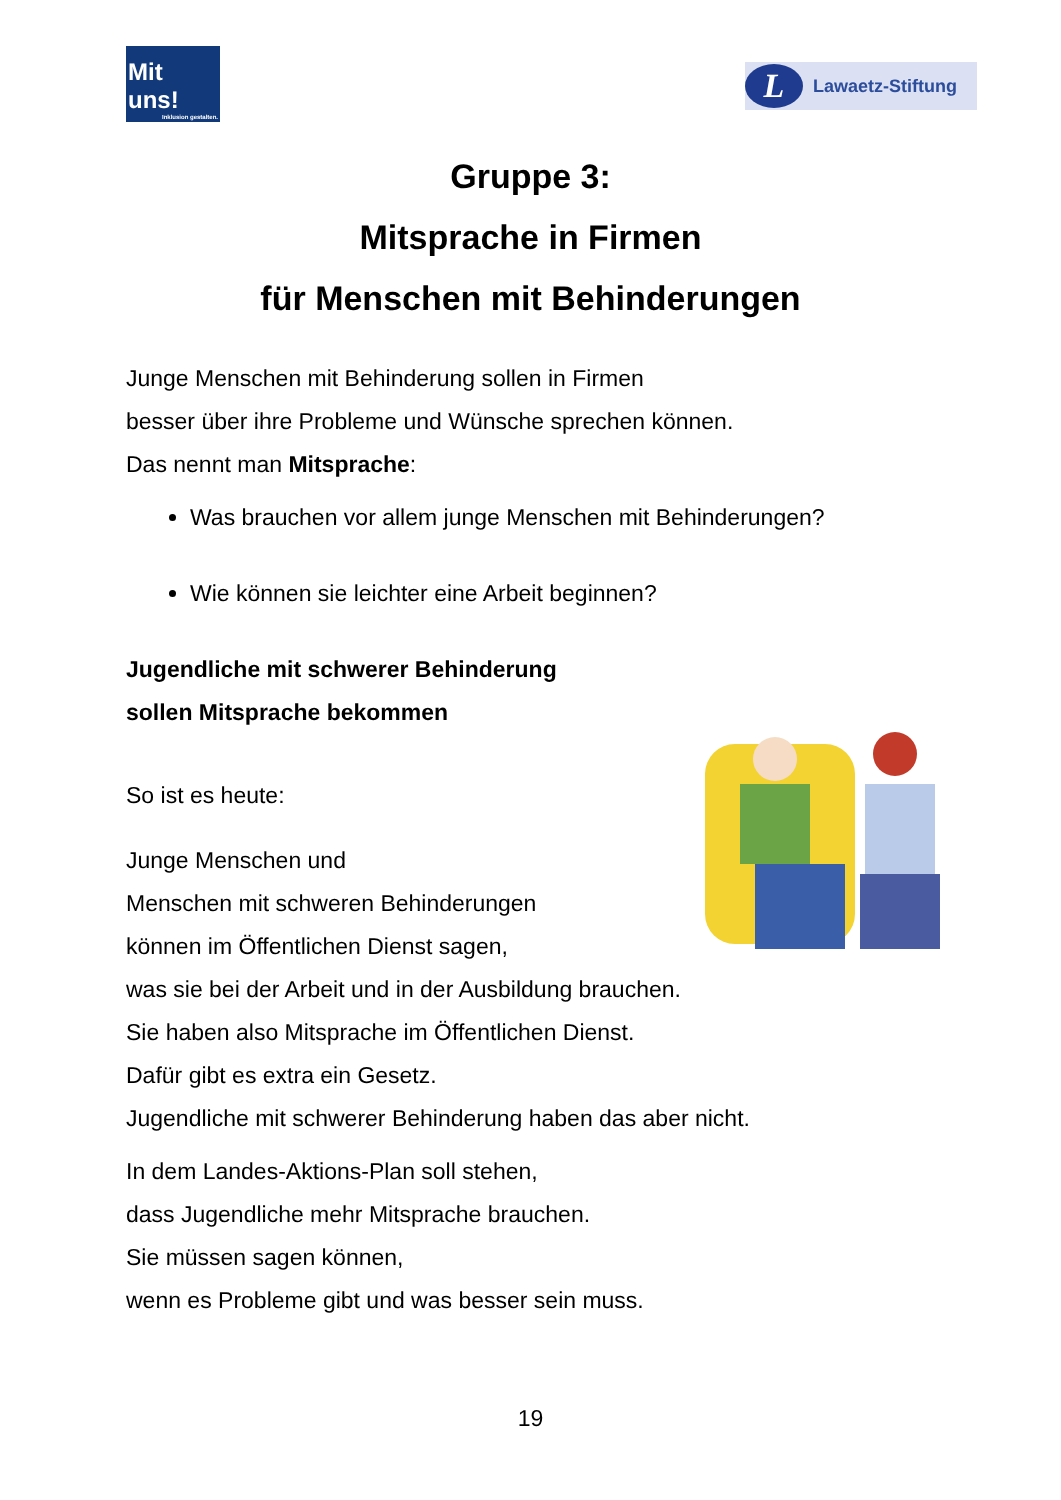Mit uns!
Inklusion gestalten.
L Lawaetz-Stiftung
Gruppe 3:
Mitsprache in Firmen
für Menschen mit Behinderungen
Junge Menschen mit Behinderung sollen in Firmen
besser über ihre Probleme und Wünsche sprechen können.
Das nennt man Mitsprache:
Was brauchen vor allem junge Menschen mit Behinderungen?
Wie können sie leichter eine Arbeit beginnen?
Jugendliche mit schwerer Behinderung
sollen Mitsprache bekommen
So ist es heute:
Junge Menschen und
Menschen mit schweren Behinderungen
können im Öffentlichen Dienst sagen,
was sie bei der Arbeit und in der Ausbildung brauchen.
Sie haben also Mitsprache im Öffentlichen Dienst.
Dafür gibt es extra ein Gesetz.
Jugendliche mit schwerer Behinderung haben das aber nicht.
In dem Landes-Aktions-Plan soll stehen,
dass Jugendliche mehr Mitsprache brauchen.
Sie müssen sagen können,
wenn es Probleme gibt und was besser sein muss.
19